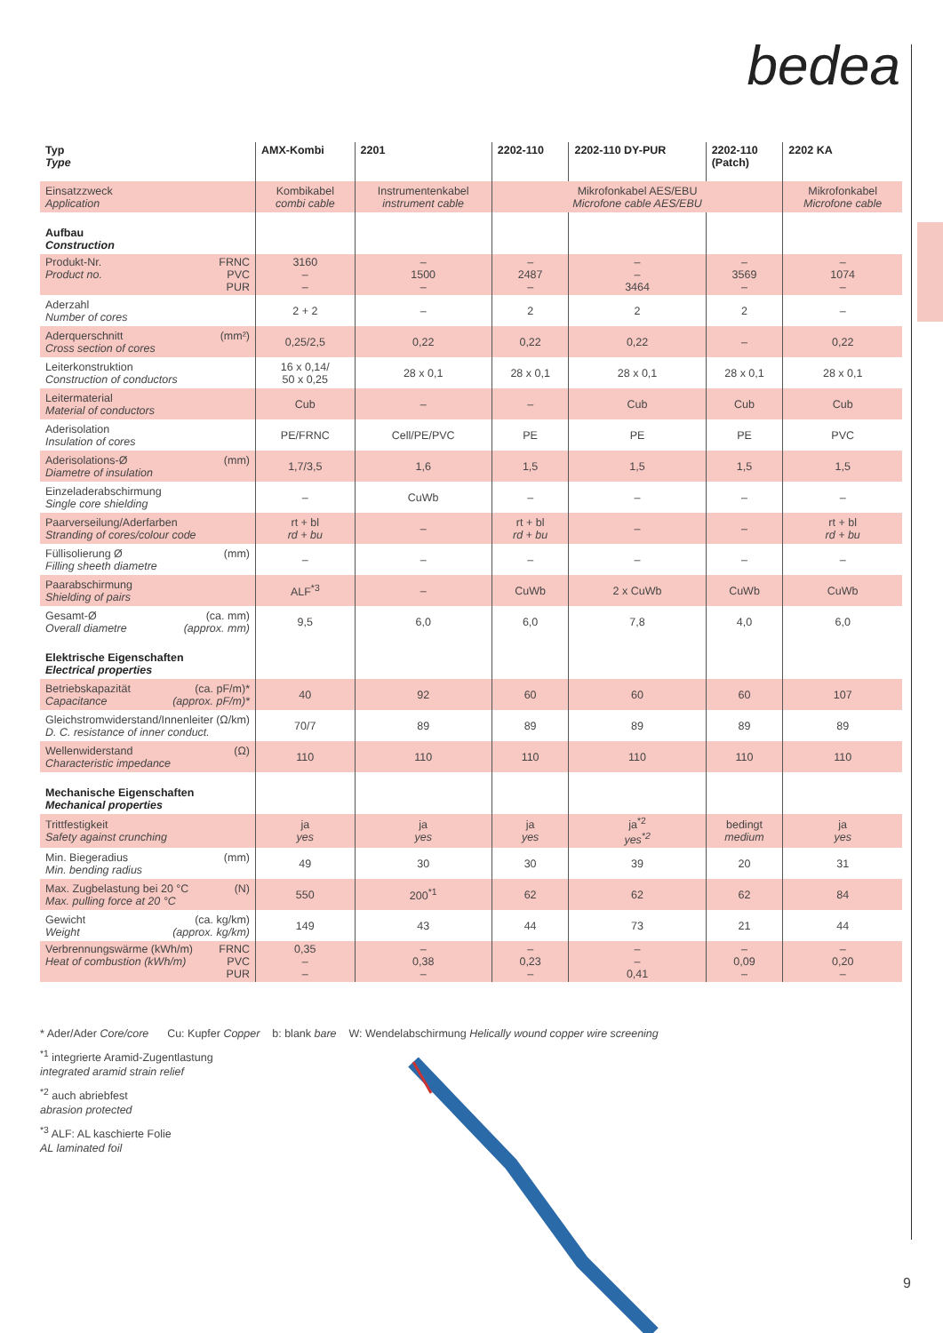bedea
| Typ Type | AMX-Kombi | 2201 | 2202-110 | 2202-110 DY-PUR | 2202-110 (Patch) | 2202 KA |
| --- | --- | --- | --- | --- | --- | --- |
| Einsatzzweck Application | Kombikabel combi cable | Instrumentenkabel instrument cable | Mikrofonkabel AES/EBU Microfone cable AES/EBU | | | Mikrofonkabel Microfone cable |
| Aufbau Construction | | | | | | |
| FRNC PVC PUR Produkt-Nr. Product no. | 3160 – – | – 1500 – | – 2487 – | – – 3464 | – 3569 – | – 1074 – |
| Aderzahl Number of cores | 2 + 2 | – | 2 | 2 | 2 | – |
| (mm²) Aderquerschnitt Cross section of cores | 0,25/2,5 | 0,22 | 0,22 | 0,22 | – | 0,22 |
| Leiterkonstruktion Construction of conductors | 16 x 0,14/ 50 x 0,25 | 28 x 0,1 | 28 x 0,1 | 28 x 0,1 | 28 x 0,1 | 28 x 0,1 |
| Leitermaterial Material of conductors | Cub | – | – | Cub | Cub | Cub |
| Aderisolation Insulation of cores | PE/FRNC | Cell/PE/PVC | PE | PE | PE | PVC |
| (mm) Aderisolations-Ø Diametre of insulation | 1,7/3,5 | 1,6 | 1,5 | 1,5 | 1,5 | 1,5 |
| Einzeladerabschirmung Single core shielding | – | CuWb | – | – | – | – |
| Paarverseilung/Aderfarben Stranding of cores/colour code | rt + bl rd + bu | – | rt + bl rd + bu | – | – | rt + bl rd + bu |
| (mm) Füllisolierung Ø Filling sheeth diametre | – | – | – | – | – | – |
| Paarabschirmung Shielding of pairs | ALF<sup>*3</sup> | – | CuWb | 2 x CuWb | CuWb | CuWb |
| (ca. mm) (approx. mm) Gesamt-Ø Overall diametre | 9,5 | 6,0 | 6,0 | 7,8 | 4,0 | 6,0 |
| Elektrische Eigenschaften Electrical properties | | | | | | |
| (ca. pF/m)* (approx. pF/m)* Betriebskapazität Capacitance | 40 | 92 | 60 | 60 | 60 | 107 |
| (Ω/km) Gleichstromwiderstand/Innenleiter D. C. resistance of inner conduct. | 70/7 | 89 | 89 | 89 | 89 | 89 |
| (Ω) Wellenwiderstand Characteristic impedance | 110 | 110 | 110 | 110 | 110 | 110 |
| Mechanische Eigenschaften Mechanical properties | | | | | | |
| Trittfestigkeit Safety against crunching | ja yes | ja yes | ja yes | ja<sup>*2</sup> yes<sup>*2</sup> | bedingt medium | ja yes |
| (mm) Min. Biegeradius Min. bending radius | 49 | 30 | 30 | 39 | 20 | 31 |
| (N) Max. Zugbelastung bei 20 °C Max. pulling force at 20 °C | 550 | 200<sup>*1</sup> | 62 | 62 | 62 | 84 |
| (ca. kg/km) (approx. kg/km) Gewicht Weight | 149 | 43 | 44 | 73 | 21 | 44 |
| FRNC PVC PUR Verbrennungswärme (kWh/m) Heat of combustion (kWh/m) | 0,35 – – | – 0,38 – | – 0,23 – | – – 0,41 | – 0,09 – | – 0,20 – |
* Ader/Ader Core/core Cu: Kupfer Copper b: blank bare W: Wendelabschirmung Helically wound copper wire screening
<sup>*1</sup> integrierte Aramid-Zugentlastung
integrated aramid strain relief
<sup>*2</sup> auch abriebfest
abrasion protected
<sup>*3</sup> ALF: AL kaschierte Folie
AL laminated foil
9